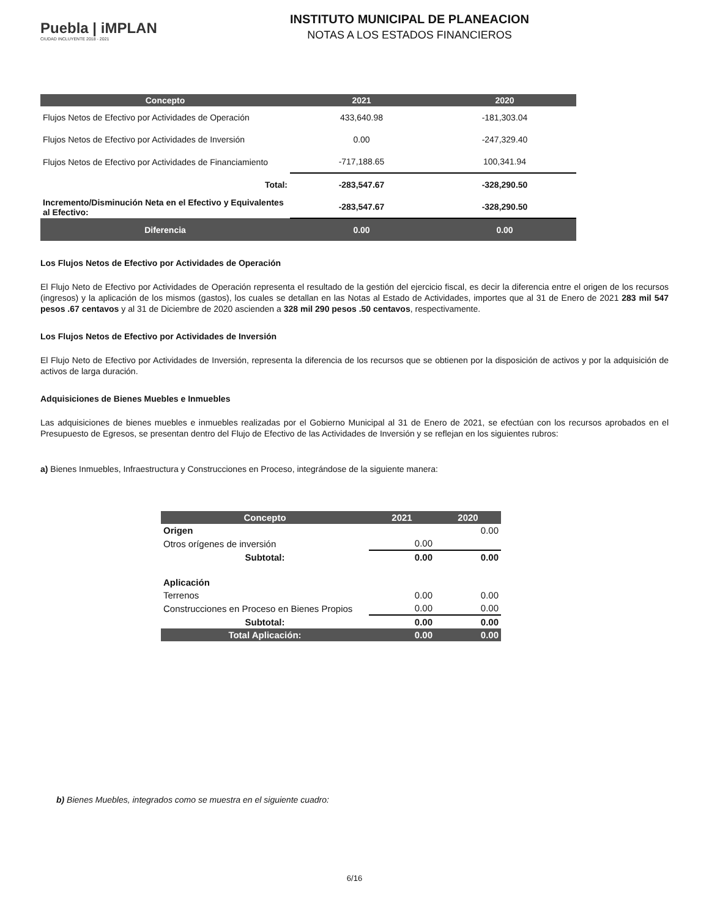Puebla | iMPLAN
CIUDAD INCLUYENTE 2018 - 2021
INSTITUTO MUNICIPAL DE PLANEACION
NOTAS A LOS ESTADOS FINANCIEROS
| Concepto | 2021 | 2020 |
| --- | --- | --- |
| Flujos Netos de Efectivo por Actividades de Operación | 433,640.98 | -181,303.04 |
| Flujos Netos de Efectivo por Actividades de Inversión | 0.00 | -247,329.40 |
| Flujos Netos de Efectivo por Actividades de Financiamiento | -717,188.65 | 100,341.94 |
| Total: | -283,547.67 | -328,290.50 |
| Incremento/Disminución Neta en el Efectivo y Equivalentes al Efectivo: | -283,547.67 | -328,290.50 |
| Diferencia | 0.00 | 0.00 |
Los Flujos Netos de Efectivo por Actividades de Operación
El Flujo Neto de Efectivo por Actividades de Operación representa el resultado de la gestión del ejercicio fiscal, es decir la diferencia entre el origen de los recursos (ingresos) y la aplicación de los mismos (gastos), los cuales se detallan en las Notas al Estado de Actividades, importes que al 31 de Enero de 2021 283 mil 547 pesos .67 centavos y al 31 de Diciembre de 2020 ascienden a 328 mil 290 pesos .50 centavos, respectivamente.
Los Flujos Netos de Efectivo por Actividades de Inversión
El Flujo Neto de Efectivo por Actividades de Inversión, representa la diferencia de los recursos que se obtienen por la disposición de activos y por la adquisición de activos de larga duración.
Adquisiciones de Bienes Muebles e Inmuebles
Las adquisiciones de bienes muebles e inmuebles realizadas por el Gobierno Municipal al 31 de Enero de 2021, se efectúan con los recursos aprobados en el Presupuesto de Egresos, se presentan dentro del Flujo de Efectivo de las Actividades de Inversión y se reflejan en los siguientes rubros:
a) Bienes Inmuebles, Infraestructura y Construcciones en Proceso, integrándose de la siguiente manera:
| Concepto | 2021 | 2020 |
| --- | --- | --- |
| Origen | | 0.00 |
| Otros orígenes de inversión | 0.00 | |
| Subtotal: | 0.00 | 0.00 |
| Aplicación | | |
| Terrenos | 0.00 | 0.00 |
| Construcciones en Proceso en Bienes Propios | 0.00 | 0.00 |
| Subtotal: | 0.00 | 0.00 |
| Total Aplicación: | 0.00 | 0.00 |
b) Bienes Muebles, integrados como se muestra en el siguiente cuadro:
6/16